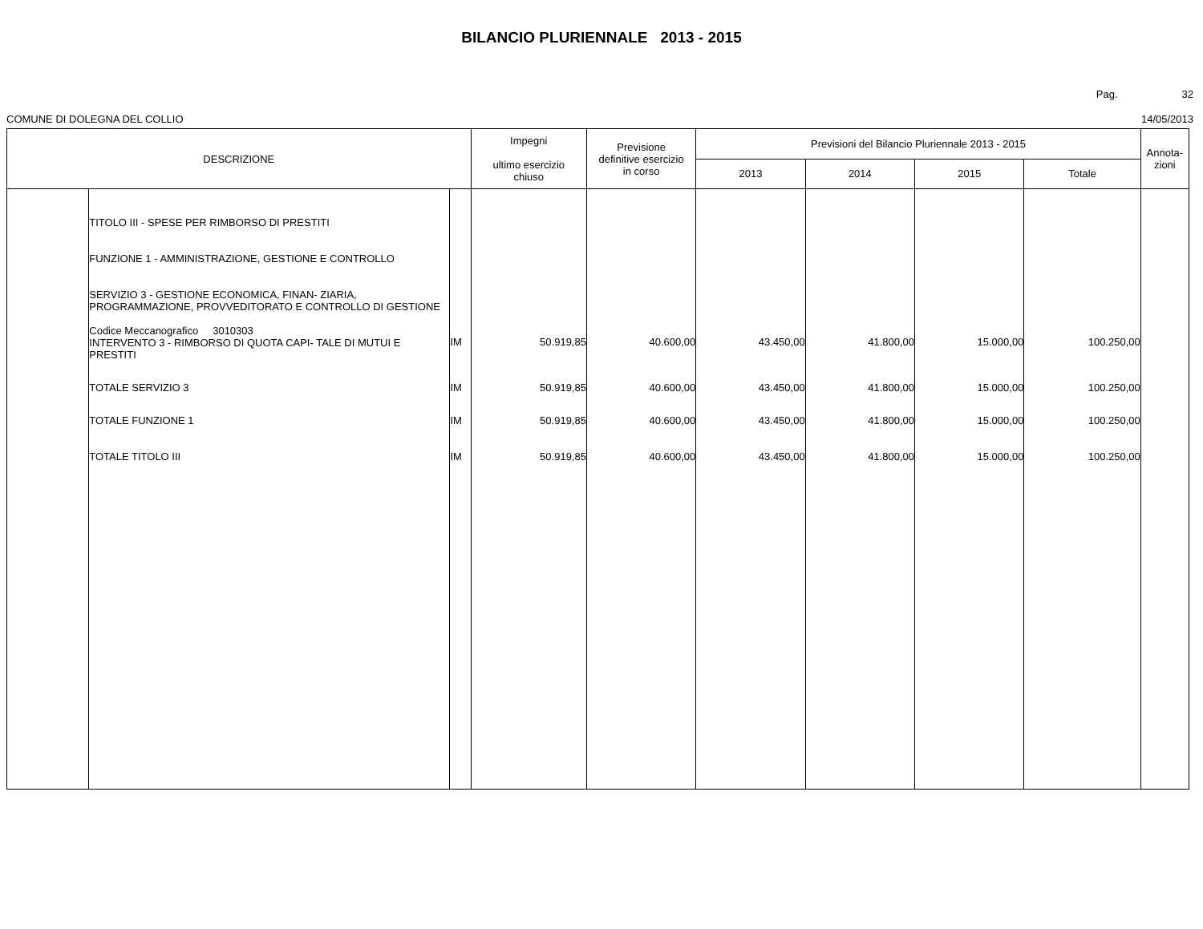BILANCIO PLURIENNALE 2013 - 2015
Pag. 32
COMUNE DI DOLEGNA DEL COLLIO 14/05/2013
| DESCRIZIONE | | | Impegni ultimo esercizio chiuso | Previsione definitive esercizio in corso | Previsioni del Bilancio Pluriennale 2013 - 2015 | | | | Annota- zioni |
| --- | --- | --- | --- | --- | --- | --- | --- | --- | --- |
| | | | | | 2013 | 2014 | 2015 | Totale | |
| | TITOLO III - SPESE PER RIMBORSO DI PRESTITI FUNZIONE 1 - AMMINISTRAZIONE, GESTIONE E CONTROLLO SERVIZIO 3 - GESTIONE ECONOMICA, FINAN- ZIARIA, PROGRAMMAZIONE, PROVVEDITORATO E CONTROLLO DI GESTIONE Codice Meccanografico 3010303 INTERVENTO 3 - RIMBORSO DI QUOTA CAPI- TALE DI MUTUI E PRESTITI | IM | 50.919,85 | 40.600,00 | 43.450,00 | 41.800,00 | 15.000,00 | 100.250,00 | |
| | TOTALE SERVIZIO 3 | IM | 50.919,85 | 40.600,00 | 43.450,00 | 41.800,00 | 15.000,00 | 100.250,00 | |
| | TOTALE FUNZIONE 1 | IM | 50.919,85 | 40.600,00 | 43.450,00 | 41.800,00 | 15.000,00 | 100.250,00 | |
| | TOTALE TITOLO III | IM | 50.919,85 | 40.600,00 | 43.450,00 | 41.800,00 | 15.000,00 | 100.250,00 | |